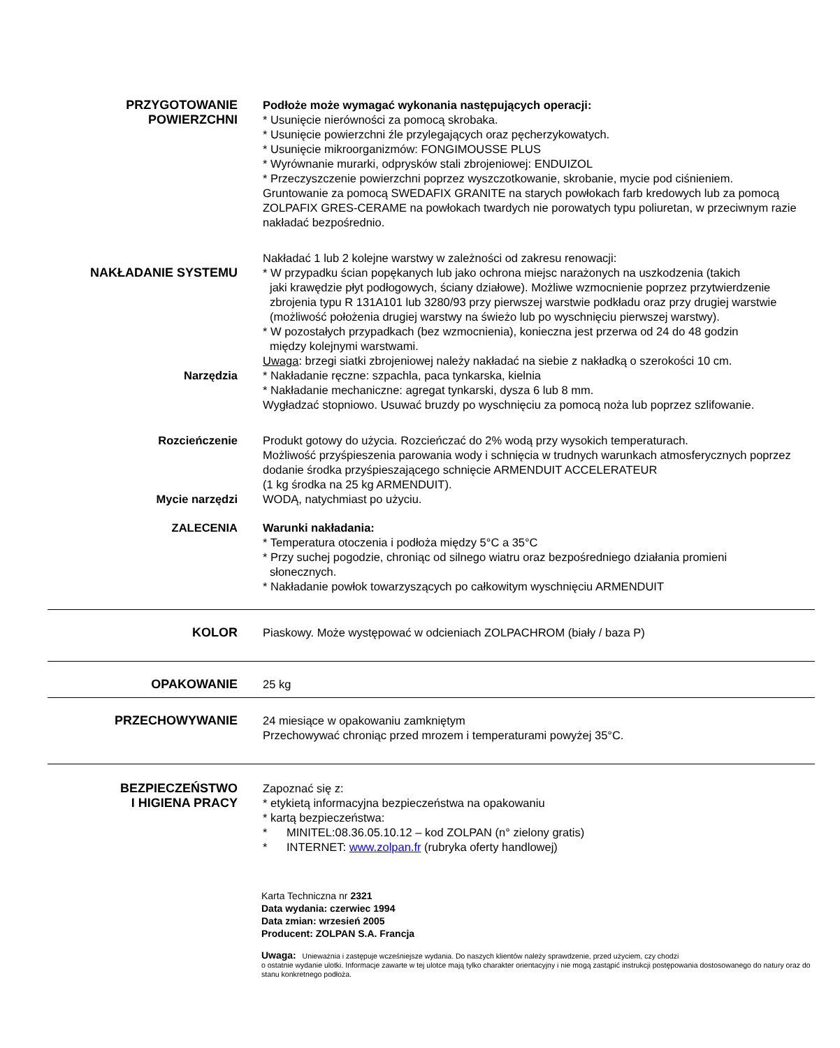PRZYGOTOWANIE
POWIERZCHNI
Podłoże może wymagać wykonania następujących operacji:
* Usunięcie nierówności za pomocą skrobaka.
* Usunięcie powierzchni źle przylegających oraz pęcherzykowatych.
* Usunięcie mikroorganizmów: FONGIMOUSSE PLUS
* Wyrównanie murarki, odprysków stali zbrojeniowej: ENDUIZOL
* Przeczyszczenie powierzchni poprzez wyszczotkowanie, skrobanie, mycie pod ciśnieniem.
Gruntowanie za pomocą SWEDAFIX GRANITE na starych powłokach farb kredowych lub za pomocą ZOLPAFIX GRES-CERAME na powłokach twardych nie porowatych typu poliuretan, w przeciwnym razie nakładać bezpośrednio.
NAKŁADANIE SYSTEMU Nakładać 1 lub 2 kolejne warstwy w zależności od zakresu renowacji:
* W przypadku ścian popękanych lub jako ochrona miejsc narażonych na uszkodzenia (takich
jaki krawędzie płyt podłogowych, ściany działowe). Możliwe wzmocnienie poprzez przytwierdzenie zbrojenia typu R 131A101 lub 3280/93 przy pierwszej warstwie podkładu oraz przy drugiej warstwie (możliwość położenia drugiej warstwy na świeżo lub po wyschnięciu pierwszej warstwy).
* W pozostałych przypadkach (bez wzmocnienia), konieczna jest przerwa od 24 do 48 godzin
między kolejnymi warstwami.
Uwaga: brzegi siatki zbrojeniowej należy nakładać na siebie z nakładką o szerokości 10 cm.
Narzędzia * Nakładanie ręczne: szpachla, paca tynkarska, kielnia
* Nakładanie mechaniczne: agregat tynkarski, dysza 6 lub 8 mm.
Wygładzać stopniowo. Usuwać bruzdy po wyschnięciu za pomocą noża lub poprzez szlifowanie.
Rozcieńczenie Produkt gotowy do użycia. Rozcieńczać do 2% wodą przy wysokich temperaturach.
Możliwość przyśpieszenia parowania wody i schnięcia w trudnych warunkach atmosferycznych poprzez dodanie środka przyśpieszającego schnięcie ARMENDUIT ACCELERATEUR
(1 kg środka na 25 kg ARMENDUIT).
Mycie narzędzi WODĄ, natychmiast po użyciu.
ZALECENIA Warunki nakładania:
* Temperatura otoczenia i podłoża między 5°C a 35°C
* Przy suchej pogodzie, chroniąc od silnego wiatru oraz bezpośredniego działania promieni
słonecznych.
* Nakładanie powłok towarzyszących po całkowitym wyschnięciu ARMENDUIT
KOLOR Piaskowy. Może występować w odcieniach ZOLPACHROM (biały / baza P)
OPAKOWANIE 25 kg
PRZECHOWYWANIE 24 miesiące w opakowaniu zamkniętym
Przechowywać chroniąc przed mrozem i temperaturami powyżej 35°C.
BEZPIECZEŃSTWO
I HIGIENA PRACY
Zapoznać się z:
* etykietą informacyjna bezpieczeństwa na opakowaniu
* kartą bezpieczeństwa:
* MINITEL:08.36.05.10.12 – kod ZOLPAN (n° zielony gratis)
* INTERNET: www.zolpan.fr (rubryka oferty handlowej)
Karta Techniczna nr 2321
Data wydania: czerwiec 1994
Data zmian: wrzesień 2005
Producent: ZOLPAN S.A. Francja
Uwaga: Unieważnia i zastępuje wcześniejsze wydania. Do naszych klientów należy sprawdzenie, przed użyciem, czy chodzi
o ostatnie wydanie ulotki. Informacje zawarte w tej ulotce mają tylko charakter orientacyjny i nie mogą zastąpić instrukcji postępowania dostosowanego do natury oraz do stanu konkretnego podłoża.